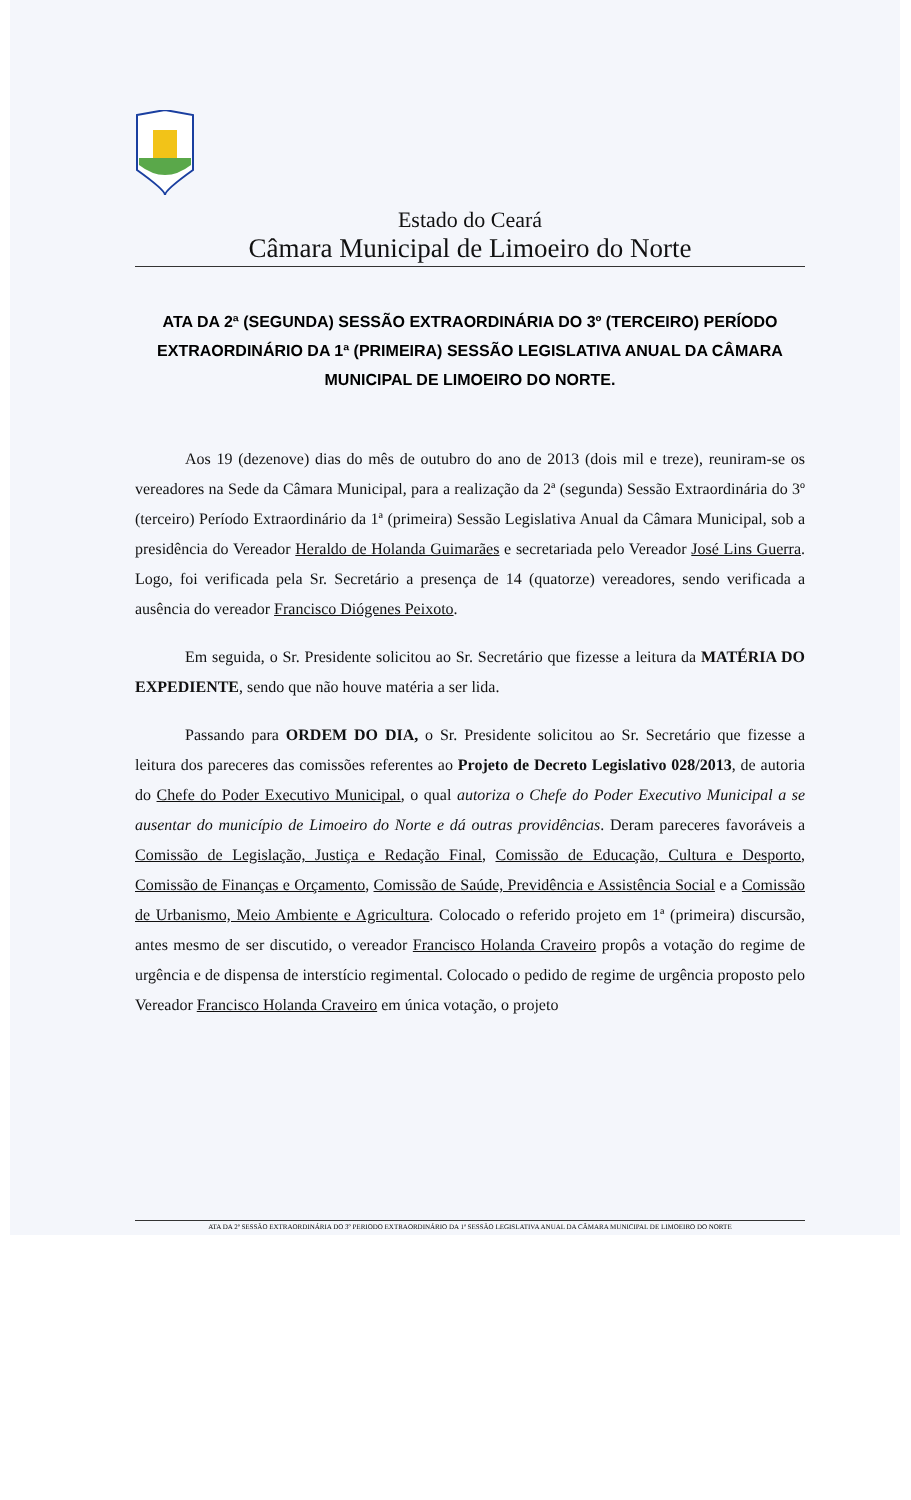Estado do Ceará
Câmara Municipal de Limoeiro do Norte
ATA DA 2ª (SEGUNDA) SESSÃO EXTRAORDINÁRIA DO 3º (TERCEIRO) PERÍODO EXTRAORDINÁRIO DA 1ª (PRIMEIRA) SESSÃO LEGISLATIVA ANUAL DA CÂMARA MUNICIPAL DE LIMOEIRO DO NORTE.
Aos 19 (dezenove) dias do mês de outubro do ano de 2013 (dois mil e treze), reuniram-se os vereadores na Sede da Câmara Municipal, para a realização da 2ª (segunda) Sessão Extraordinária do 3º (terceiro) Período Extraordinário da 1ª (primeira) Sessão Legislativa Anual da Câmara Municipal, sob a presidência do Vereador Heraldo de Holanda Guimarães e secretariada pelo Vereador José Lins Guerra. Logo, foi verificada pela Sr. Secretário a presença de 14 (quatorze) vereadores, sendo verificada a ausência do vereador Francisco Diógenes Peixoto.
Em seguida, o Sr. Presidente solicitou ao Sr. Secretário que fizesse a leitura da MATÉRIA DO EXPEDIENTE, sendo que não houve matéria a ser lida.
Passando para ORDEM DO DIA, o Sr. Presidente solicitou ao Sr. Secretário que fizesse a leitura dos pareceres das comissões referentes ao Projeto de Decreto Legislativo 028/2013, de autoria do Chefe do Poder Executivo Municipal, o qual autoriza o Chefe do Poder Executivo Municipal a se ausentar do município de Limoeiro do Norte e dá outras providências. Deram pareceres favoráveis a Comissão de Legislação, Justiça e Redação Final, Comissão de Educação, Cultura e Desporto, Comissão de Finanças e Orçamento, Comissão de Saúde, Previdência e Assistência Social e a Comissão de Urbanismo, Meio Ambiente e Agricultura. Colocado o referido projeto em 1ª (primeira) discursão, antes mesmo de ser discutido, o vereador Francisco Holanda Craveiro propôs a votação do regime de urgência e de dispensa de interstício regimental. Colocado o pedido de regime de urgência proposto pelo Vereador Francisco Holanda Craveiro em única votação, o projeto
ATA DA 2ª SESSÃO EXTRAORDINÁRIA DO 3º PERIODO EXTRAORDINÁRIO DA 1ª SESSÃO LEGISLATIVA ANUAL DA CÂMARA MUNICIPAL DE LIMOEIRO DO NORTE